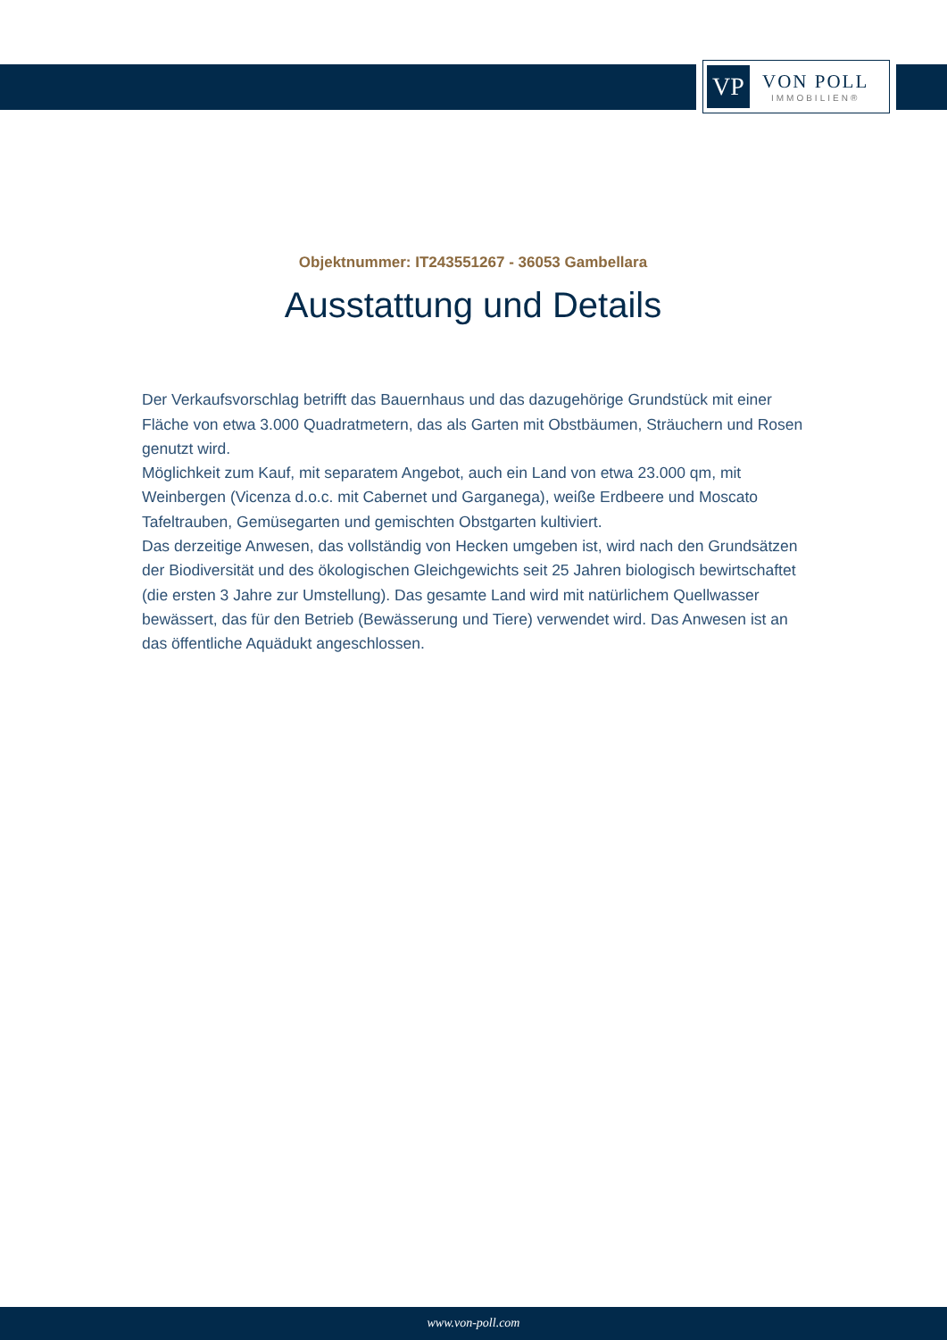VP
VON POLL
IMMOBILIEN®
Objektnummer: IT243551267 - 36053 Gambellara
Ausstattung und Details
Der Verkaufsvorschlag betrifft das Bauernhaus und das dazugehörige Grundstück mit einer Fläche von etwa 3.000 Quadratmetern, das als Garten mit Obstbäumen, Sträuchern und Rosen genutzt wird.
Möglichkeit zum Kauf, mit separatem Angebot, auch ein Land von etwa 23.000 qm, mit Weinbergen (Vicenza d.o.c. mit Cabernet und Garganega), weiße Erdbeere und Moscato Tafeltrauben, Gemüsegarten und gemischten Obstgarten kultiviert.
Das derzeitige Anwesen, das vollständig von Hecken umgeben ist, wird nach den Grundsätzen der Biodiversität und des ökologischen Gleichgewichts seit 25 Jahren biologisch bewirtschaftet (die ersten 3 Jahre zur Umstellung). Das gesamte Land wird mit natürlichem Quellwasser bewässert, das für den Betrieb (Bewässerung und Tiere) verwendet wird. Das Anwesen ist an das öffentliche Aquädukt angeschlossen.
www.von-poll.com